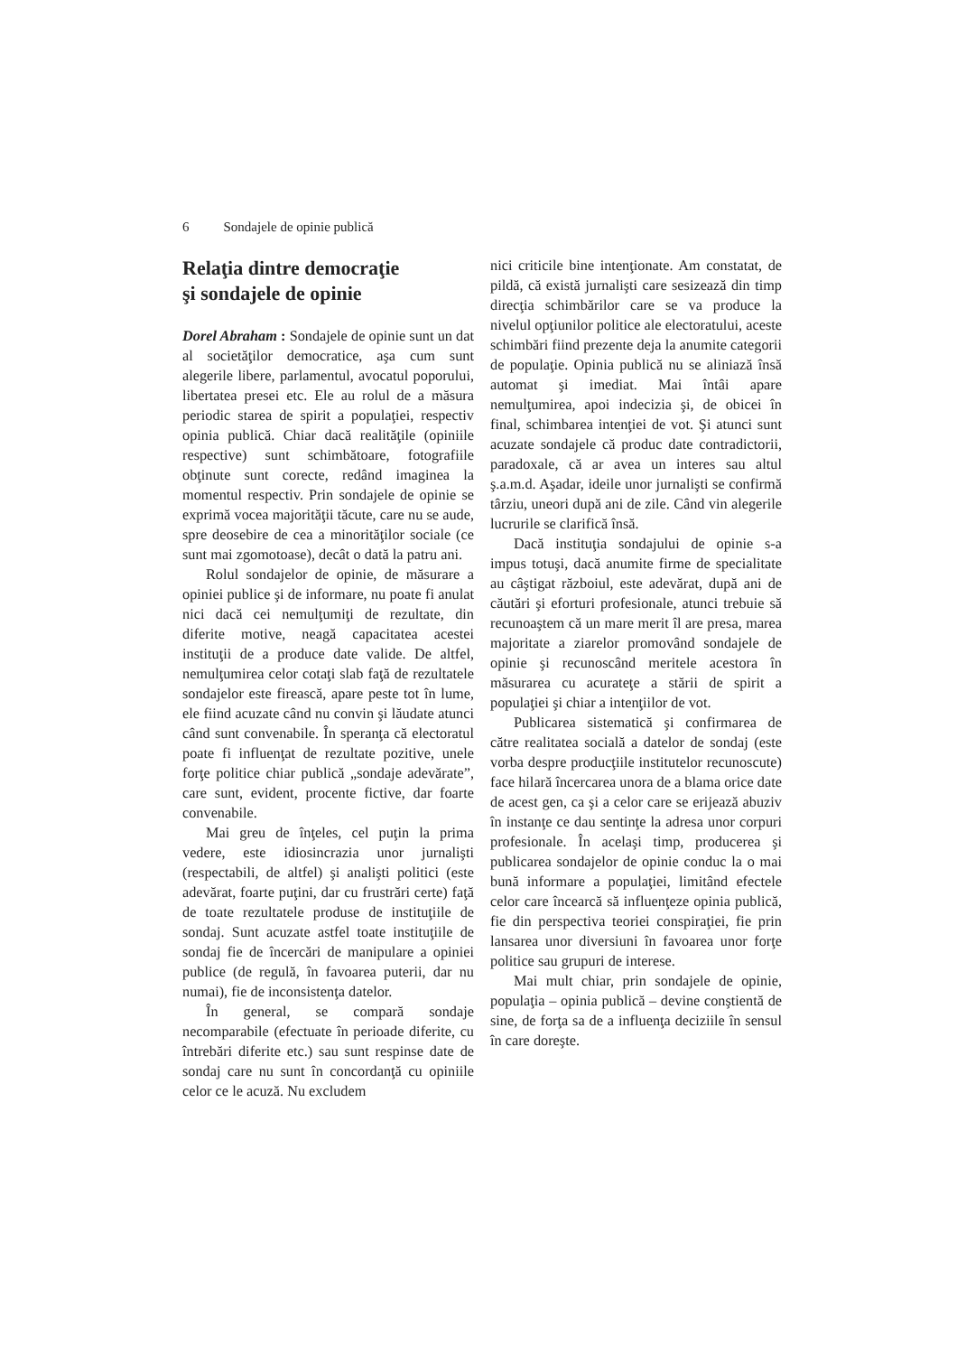6 Sondajele de opinie publică
Relaţia dintre democraţie
şi sondajele de opinie
Dorel Abraham : Sondajele de opinie sunt un dat al societăţilor democratice, aşa cum sunt alegerile libere, parlamentul, avocatul poporului, libertatea presei etc. Ele au rolul de a măsura periodic starea de spirit a populaţiei, respectiv opinia publică. Chiar dacă realităţile (opiniile respective) sunt schimbătoare, fotografiile obţinute sunt corecte, redând imaginea la momentul respectiv. Prin sondajele de opinie se exprimă vocea majorităţii tăcute, care nu se aude, spre deosebire de cea a minorităţilor sociale (ce sunt mai zgomotoase), decât o dată la patru ani.
Rolul sondajelor de opinie, de măsurare a opiniei publice şi de informare, nu poate fi anulat nici dacă cei nemulţumiţi de rezultate, din diferite motive, neagă capacitatea acestei instituţii de a produce date valide. De altfel, nemulţumirea celor cotaţi slab faţă de rezultatele sondajelor este firească, apare peste tot în lume, ele fiind acuzate când nu convin şi lăudate atunci când sunt convenabile. În speranţa că electoratul poate fi influenţat de rezultate pozitive, unele forţe politice chiar publică „sondaje adevărate”, care sunt, evident, procente fictive, dar foarte convenabile.
Mai greu de înţeles, cel puţin la prima vedere, este idiosincrazia unor jurnalişti (respectabili, de altfel) şi analişti politici (este adevărat, foarte puţini, dar cu frustrări certe) faţă de toate rezultatele produse de instituţiile de sondaj. Sunt acuzate astfel toate instituţiile de sondaj fie de încercări de manipulare a opiniei publice (de regulă, în favoarea puterii, dar nu numai), fie de inconsistenţa datelor.
În general, se compară sondaje necomparabile (efectuate în perioade diferite, cu întrebări diferite etc.) sau sunt respinse date de sondaj care nu sunt în concordanţă cu opiniile celor ce le acuză. Nu excludem
nici criticile bine intenţionate. Am constatat, de pildă, că există jurnalişti care sesizează din timp direcţia schimbărilor care se va produce la nivelul opţiunilor politice ale electoratului, aceste schimbări fiind prezente deja la anumite categorii de populaţie. Opinia publică nu se aliniază însă automat şi imediat. Mai întâi apare nemulţumirea, apoi indecizia şi, de obicei în final, schimbarea intenţiei de vot. Şi atunci sunt acuzate sondajele că produc date contradictorii, paradoxale, că ar avea un interes sau altul ş.a.m.d. Aşadar, ideile unor jurnalişti se confirmă târziu, uneori după ani de zile. Când vin alegerile lucrurile se clarifică însă.
Dacă instituţia sondajului de opinie s-a impus totuşi, dacă anumite firme de specialitate au câştigat războiul, este adevărat, după ani de căutări şi eforturi profesionale, atunci trebuie să recunoaştem că un mare merit îl are presa, marea majoritate a ziarelor promovând sondajele de opinie şi recunoscând meritele acestora în măsurarea cu acurateţe a stării de spirit a populaţiei şi chiar a intenţiilor de vot.
Publicarea sistematică şi confirmarea de către realitatea socială a datelor de sondaj (este vorba despre producţiile institutelor recunoscute) face hilară încercarea unora de a blama orice date de acest gen, ca şi a celor care se erijează abuziv în instanţe ce dau sentinţe la adresa unor corpuri profesionale. În acelaşi timp, producerea şi publicarea sondajelor de opinie conduc la o mai bună informare a populaţiei, limitând efectele celor care încearcă să influenţeze opinia publică, fie din perspectiva teoriei conspiraţiei, fie prin lansarea unor diversiuni în favoarea unor forţe politice sau grupuri de interese.
Mai mult chiar, prin sondajele de opinie, populaţia – opinia publică – devine conştientă de sine, de forţa sa de a influenţa deciziile în sensul în care doreşte.